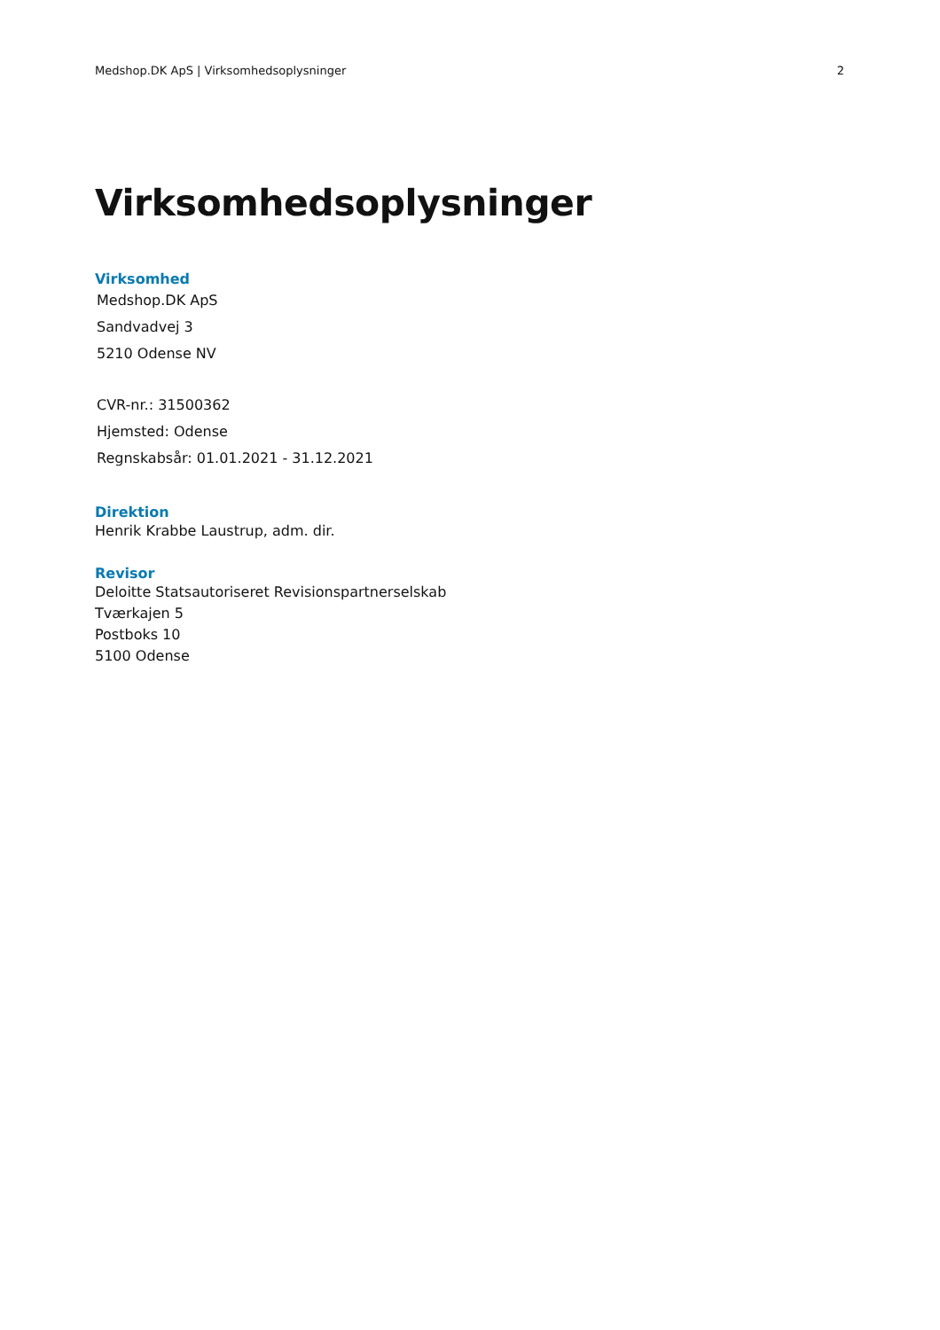Medshop.DK ApS | Virksomhedsoplysninger 2
Virksomhedsoplysninger
Virksomhed
Medshop.DK ApS
Sandvadvej 3
5210 Odense NV
CVR-nr.: 31500362
Hjemsted: Odense
Regnskabsår: 01.01.2021 - 31.12.2021
Direktion
Henrik Krabbe Laustrup, adm. dir.
Revisor
Deloitte Statsautoriseret Revisionspartnerselskab
Tværkajen 5
Postboks 10
5100 Odense